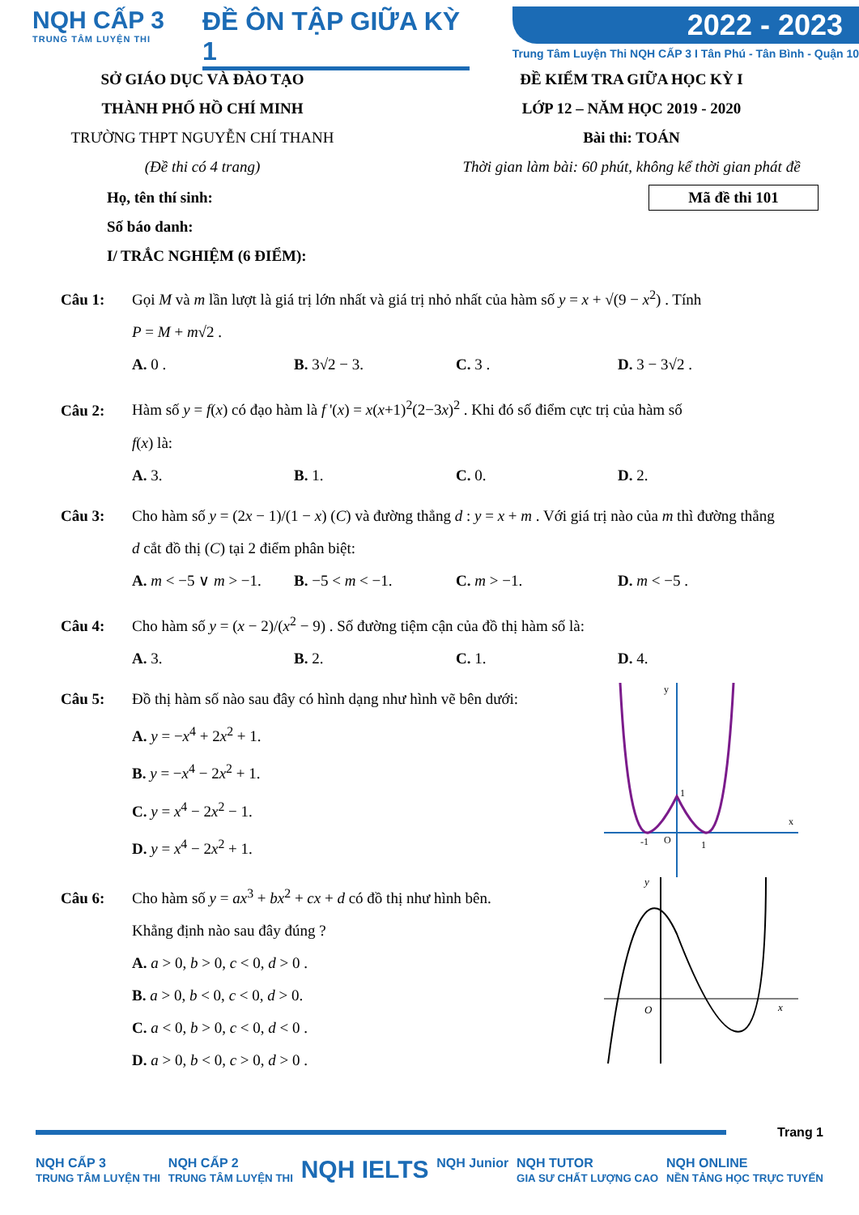NQH CẤP 3
TRUNG TÂM LUYỆN THI
ĐỀ ÔN TẬP GIỮA KỲ 1
2022 - 2023
Trung Tâm Luyện Thi NQH CẤP 3 I Tân Phú - Tân Bình - Quận 10
SỞ GIÁO DỤC VÀ ĐÀO TẠO
THÀNH PHỐ HỒ CHÍ MINH
TRƯỜNG THPT NGUYỄN CHÍ THANH
(Đề thi có 4 trang)
ĐỀ KIỂM TRA GIỮA HỌC KỲ I
LỚP 12 – NĂM HỌC 2019 - 2020
Bài thi: TOÁN
Thời gian làm bài: 60 phút, không kể thời gian phát đề
Mã đề thi 101
Họ, tên thí sinh:
Số báo danh:
I/ TRẮC NGHIỆM (6 ĐIỂM):
Câu 1: Gọi M và m lần lượt là giá trị lớn nhất và giá trị nhỏ nhất của hàm số y = x + √(9 − x<sup>2</sup>) . Tính
P = M + m√2 .
A. 0 . B. 3√2 − 3. C. 3 . D. 3 − 3√2 .
Câu 2: Hàm số y = f(x) có đạo hàm là f '(x) = x(x+1)<sup>2</sup>(2−3x)<sup>2</sup> . Khi đó số điểm cực trị của hàm số
f(x) là:
A. 3. B. 1. C. 0. D. 2.
Câu 3: Cho hàm số y = (2x − 1)/(1 − x) (C) và đường thẳng d : y = x + m . Với giá trị nào của m thì đường thẳng
d cắt đồ thị (C) tại 2 điểm phân biệt:
A. m < −5 ∨ m > −1. B. −5 < m < −1. C. m > −1. D. m < −5 .
Câu 4: Cho hàm số y = (x − 2)/(x<sup>2</sup> − 9) . Số đường tiệm cận của đồ thị hàm số là:
A. 3. B. 2. C. 1. D. 4.
y
x
-1
O
1
1
Câu 5: Đồ thị hàm số nào sau đây có hình dạng như hình vẽ bên dưới:
A. y = −x<sup>4</sup> + 2x<sup>2</sup> + 1.
B. y = −x<sup>4</sup> − 2x<sup>2</sup> + 1.
C. y = x<sup>4</sup> − 2x<sup>2</sup> − 1.
D. y = x<sup>4</sup> − 2x<sup>2</sup> + 1.
y
x
O
Câu 6: Cho hàm số y = ax<sup>3</sup> + bx<sup>2</sup> + cx + d có đồ thị như hình bên.
Khẳng định nào sau đây đúng ?
A. a > 0, b > 0, c < 0, d > 0 .
B. a > 0, b < 0, c < 0, d > 0.
C. a < 0, b > 0, c < 0, d < 0 .
D. a > 0, b < 0, c > 0, d > 0 .
Trang 1
NQH CẤP 3
TRUNG TÂM LUYỆN THI NQH CẤP 2
TRUNG TÂM LUYỆN THI NQH IELTS NQH Junior NQH TUTOR
GIA SƯ CHẤT LƯỢNG CAO NQH ONLINE
NỀN TẢNG HỌC TRỰC TUYẾN